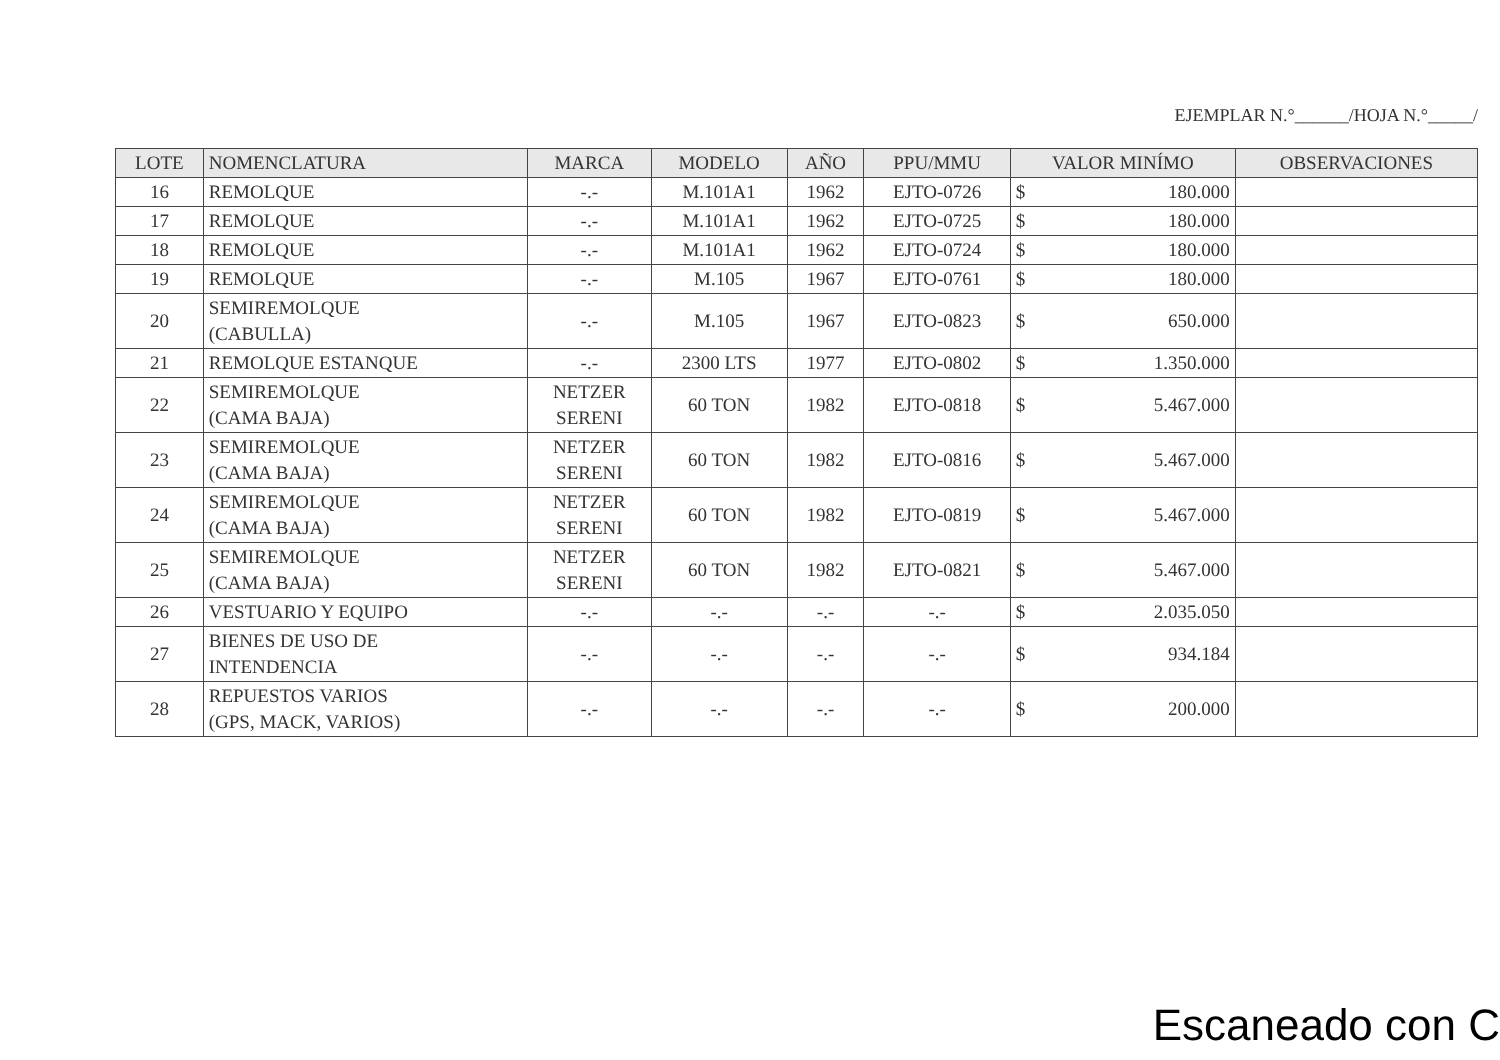EJEMPLAR N.°______/HOJA N.°_____/
| LOTE | NOMENCLATURA | MARCA | MODELO | AÑO | PPU/MMU | VALOR MINÍMO | OBSERVACIONES |
| --- | --- | --- | --- | --- | --- | --- | --- |
| 16 | REMOLQUE | -.- | M.101A1 | 1962 | EJTO-0726 | $ 180.000 | |
| 17 | REMOLQUE | -.- | M.101A1 | 1962 | EJTO-0725 | $ 180.000 | |
| 18 | REMOLQUE | -.- | M.101A1 | 1962 | EJTO-0724 | $ 180.000 | |
| 19 | REMOLQUE | -.- | M.105 | 1967 | EJTO-0761 | $ 180.000 | |
| 20 | SEMIREMOLQUE (CABULLA) | -.- | M.105 | 1967 | EJTO-0823 | $ 650.000 | |
| 21 | REMOLQUE ESTANQUE | -.- | 2300 LTS | 1977 | EJTO-0802 | $ 1.350.000 | |
| 22 | SEMIREMOLQUE (CAMA BAJA) | NETZER SERENI | 60 TON | 1982 | EJTO-0818 | $ 5.467.000 | |
| 23 | SEMIREMOLQUE (CAMA BAJA) | NETZER SERENI | 60 TON | 1982 | EJTO-0816 | $ 5.467.000 | |
| 24 | SEMIREMOLQUE (CAMA BAJA) | NETZER SERENI | 60 TON | 1982 | EJTO-0819 | $ 5.467.000 | |
| 25 | SEMIREMOLQUE (CAMA BAJA) | NETZER SERENI | 60 TON | 1982 | EJTO-0821 | $ 5.467.000 | |
| 26 | VESTUARIO Y EQUIPO | -.- | -.- | -.- | -.- | $ 2.035.050 | |
| 27 | BIENES DE USO DE INTENDENCIA | -.- | -.- | -.- | -.- | $ 934.184 | |
| 28 | REPUESTOS VARIOS (GPS, MACK, VARIOS) | -.- | -.- | -.- | -.- | $ 200.000 | |
Escaneado con C